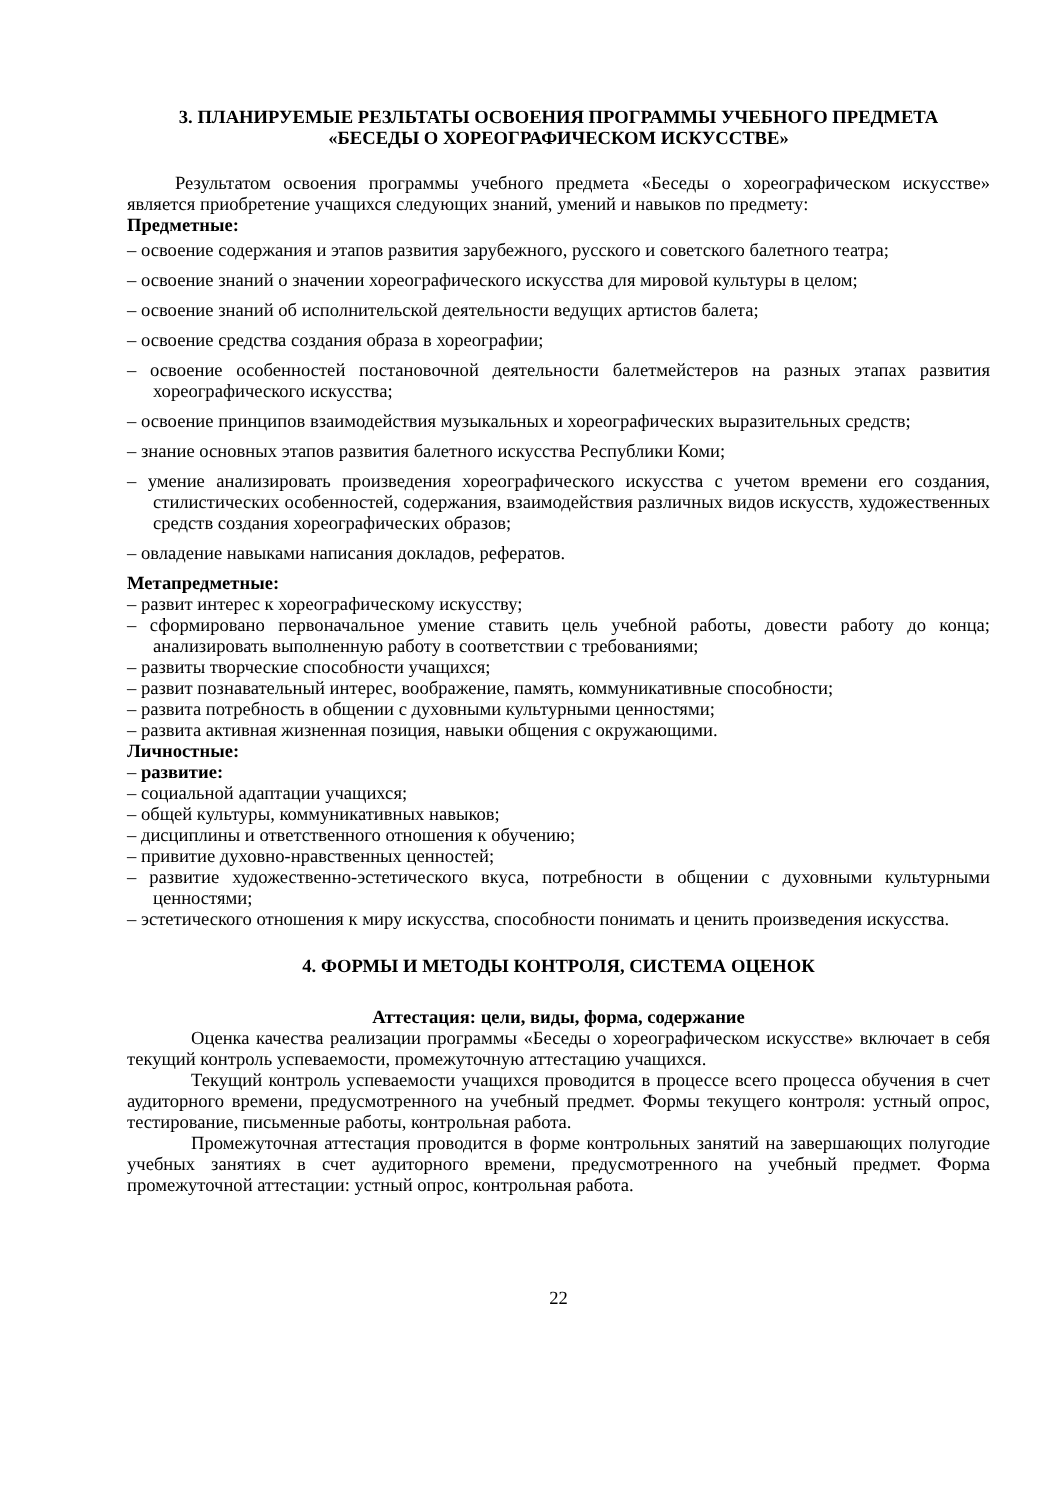3. ПЛАНИРУЕМЫЕ РЕЗЛЬТАТЫ ОСВОЕНИЯ ПРОГРАММЫ УЧЕБНОГО ПРЕДМЕТА
«БЕСЕДЫ О ХОРЕОГРАФИЧЕСКОМ ИСКУССТВЕ»
Результатом освоения программы учебного предмета «Беседы о хореографическом искусстве» является приобретение учащихся следующих знаний, умений и навыков по предмету:
Предметные:
– освоение содержания и этапов развития зарубежного, русского и советского балетного театра;
– освоение знаний о значении хореографического искусства для мировой культуры в целом;
– освоение знаний об исполнительской деятельности ведущих артистов балета;
– освоение средства создания образа в хореографии;
– освоение особенностей постановочной деятельности балетмейстеров на разных этапах развития хореографического искусства;
– освоение принципов взаимодействия музыкальных и хореографических выразительных средств;
– знание основных этапов развития балетного искусства Республики Коми;
– умение анализировать произведения хореографического искусства с учетом времени его создания, стилистических особенностей, содержания, взаимодействия различных видов искусств, художественных средств создания хореографических образов;
– овладение навыками написания докладов, рефератов.
Метапредметные:
– развит интерес к хореографическому искусству;
– сформировано первоначальное умение ставить цель учебной работы, довести работу до конца; анализировать выполненную работу в соответствии с требованиями;
– развиты творческие способности учащихся;
– развит познавательный интерес, воображение, память, коммуникативные способности;
– развита потребность в общении с духовными культурными ценностями;
– развита активная жизненная позиция, навыки общения с окружающими.
Личностные:
– развитие:
– социальной адаптации учащихся;
– общей культуры, коммуникативных навыков;
– дисциплины и ответственного отношения к обучению;
– привитие духовно-нравственных ценностей;
– развитие художественно-эстетического вкуса, потребности в общении с духовными культурными ценностями;
– эстетического отношения к миру искусства, способности понимать и ценить произведения искусства.
4. ФОРМЫ И МЕТОДЫ КОНТРОЛЯ, СИСТЕМА ОЦЕНОК
Аттестация: цели, виды, форма, содержание
Оценка качества реализации программы «Беседы о хореографическом искусстве» включает в себя текущий контроль успеваемости, промежуточную аттестацию учащихся.
Текущий контроль успеваемости учащихся проводится в процессе всего процесса обучения в счет аудиторного времени, предусмотренного на учебный предмет. Формы текущего контроля: устный опрос, тестирование, письменные работы, контрольная работа.
Промежуточная аттестация проводится в форме контрольных занятий на завершающих полугодие учебных занятиях в счет аудиторного времени, предусмотренного на учебный предмет. Форма промежуточной аттестации: устный опрос, контрольная работа.
22